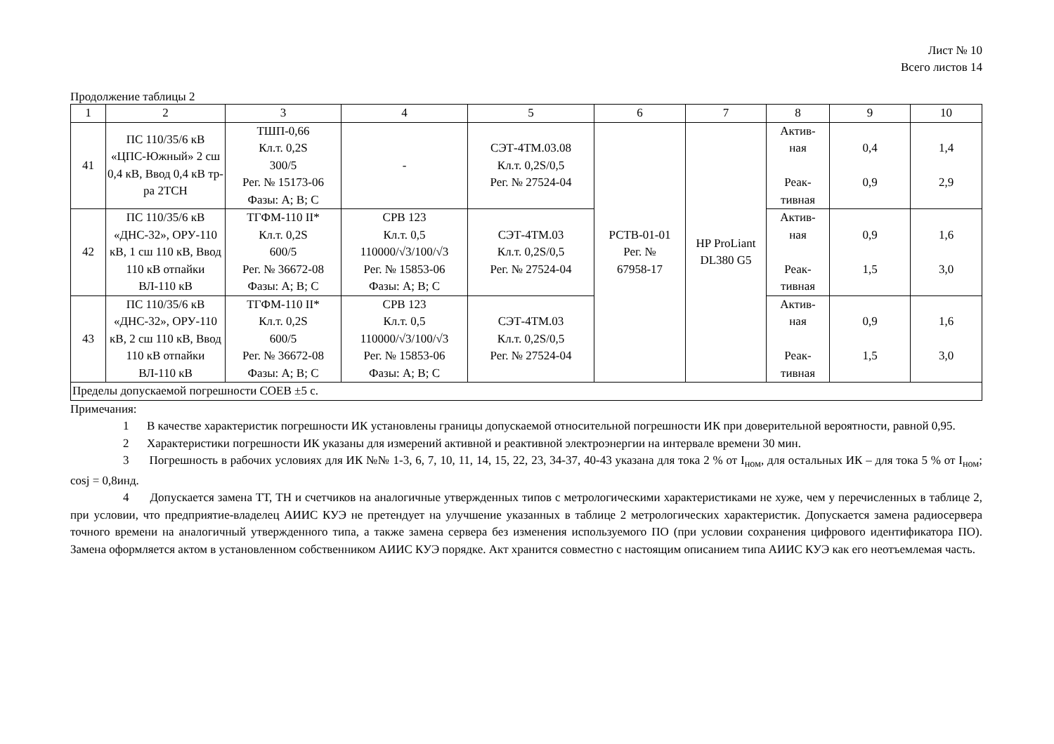Лист № 10
Всего листов 14
Продолжение таблицы 2
| 1 | 2 | 3 | 4 | 5 | 6 | 7 | 8 | 9 | 10 |
| --- | --- | --- | --- | --- | --- | --- | --- | --- | --- |
| 41 | ПС 110/35/6 кВ «ЦПС-Южный» 2 сш 0,4 кВ, Ввод 0,4 кВ тр-ра 2ТСН | ТШП-0,66 Кл.т. 0,2S 300/5 Рег. № 15173-06 Фазы: А; В; С | - | СЭТ-4ТМ.03.08 Кл.т. 0,2S/0,5 Рег. № 27524-04 | РСТВ-01-01 Рег. № 67958-17 | HP ProLiant DL380 G5 | Актив- ная Реак- тивная | 0,4 0,9 | 1,4 2,9 |
| 42 | ПС 110/35/6 кВ «ДНС-32», ОРУ-110 кВ, 1 сш 110 кВ, Ввод 110 кВ отпайки ВЛ-110 кВ | ТГФМ-110 II* Кл.т. 0,2S 600/5 Рег. № 36672-08 Фазы: А; В; С | CPB 123 Кл.т. 0,5 110000/√3/100/√3 Рег. № 15853-06 Фазы: А; В; С | СЭТ-4ТМ.03 Кл.т. 0,2S/0,5 Рег. № 27524-04 | | | Актив- ная Реак- тивная | 0,9 1,5 | 1,6 3,0 |
| 43 | ПС 110/35/6 кВ «ДНС-32», ОРУ-110 кВ, 2 сш 110 кВ, Ввод 110 кВ отпайки ВЛ-110 кВ | ТГФМ-110 II* Кл.т. 0,2S 600/5 Рег. № 36672-08 Фазы: А; В; С | CPB 123 Кл.т. 0,5 110000/√3/100/√3 Рег. № 15853-06 Фазы: А; В; С | СЭТ-4ТМ.03 Кл.т. 0,2S/0,5 Рег. № 27524-04 | | | Актив- ная Реак- тивная | 0,9 1,5 | 1,6 3,0 |
| Пределы допускаемой погрешности СОЕВ ±5 с. | | | | | | | | | |
Примечания:
1 В качестве характеристик погрешности ИК установлены границы допускаемой относительной погрешности ИК при доверительной вероятности, равной 0,95.
2 Характеристики погрешности ИК указаны для измерений активной и реактивной электроэнергии на интервале времени 30 мин.
3 Погрешность в рабочих условиях для ИК №№ 1-3, 6, 7, 10, 11, 14, 15, 22, 23, 34-37, 40-43 указана для тока 2 % от I<sub>ном</sub>, для остальных ИК – для тока 5 % от I<sub>ном</sub>; cosj = 0,8инд.
4 Допускается замена ТТ, ТН и счетчиков на аналогичные утвержденных типов с метрологическими характеристиками не хуже, чем у перечисленных в таблице 2, при условии, что предприятие-владелец АИИС КУЭ не претендует на улучшение указанных в таблице 2 метрологических характеристик. Допускается замена радиосервера точного времени на аналогичный утвержденного типа, а также замена сервера без изменения используемого ПО (при условии сохранения цифрового идентификатора ПО). Замена оформляется актом в установленном собственником АИИС КУЭ порядке. Акт хранится совместно с настоящим описанием типа АИИС КУЭ как его неотъемлемая часть.